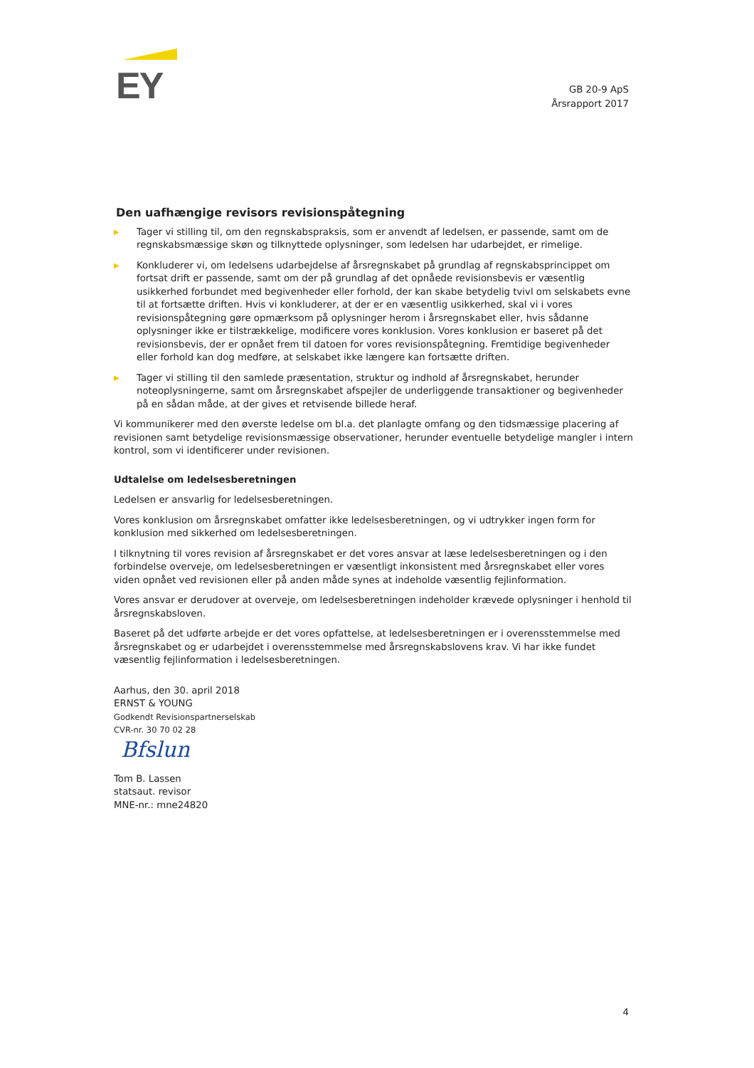EY
GB 20-9 ApS
Årsrapport 2017
Den uafhængige revisors revisionspåtegning
▶
Tager vi stilling til, om den regnskabspraksis, som er anvendt af ledelsen, er passende, samt om de regnskabsmæssige skøn og tilknyttede oplysninger, som ledelsen har udarbejdet, er rimelige.
▶
Konkluderer vi, om ledelsens udarbejdelse af årsregnskabet på grundlag af regnskabsprincippet om fortsat drift er passende, samt om der på grundlag af det opnåede revisionsbevis er væsentlig usikkerhed forbundet med begivenheder eller forhold, der kan skabe betydelig tvivl om selskabets evne til at fortsætte driften. Hvis vi konkluderer, at der er en væsentlig usikkerhed, skal vi i vores revisionspåtegning gøre opmærksom på oplysninger herom i årsregnskabet eller, hvis sådanne oplysninger ikke er tilstrækkelige, modificere vores konklusion. Vores konklusion er baseret på det revisionsbevis, der er opnået frem til datoen for vores revisionspåtegning. Fremtidige begivenheder eller forhold kan dog medføre, at selskabet ikke længere kan fortsætte driften.
▶
Tager vi stilling til den samlede præsentation, struktur og indhold af årsregnskabet, herunder noteoplysningerne, samt om årsregnskabet afspejler de underliggende transaktioner og begivenheder på en sådan måde, at der gives et retvisende billede heraf.
Vi kommunikerer med den øverste ledelse om bl.a. det planlagte omfang og den tidsmæssige placering af revisionen samt betydelige revisionsmæssige observationer, herunder eventuelle betydelige mangler i intern kontrol, som vi identificerer under revisionen.
Udtalelse om ledelsesberetningen
Ledelsen er ansvarlig for ledelsesberetningen.
Vores konklusion om årsregnskabet omfatter ikke ledelsesberetningen, og vi udtrykker ingen form for konklusion med sikkerhed om ledelsesberetningen.
I tilknytning til vores revision af årsregnskabet er det vores ansvar at læse ledelsesberetningen og i den forbindelse overveje, om ledelsesberetningen er væsentligt inkonsistent med årsregnskabet eller vores viden opnået ved revisionen eller på anden måde synes at indeholde væsentlig fejlinformation.
Vores ansvar er derudover at overveje, om ledelsesberetningen indeholder krævede oplysninger i henhold til årsregnskabsloven.
Baseret på det udførte arbejde er det vores opfattelse, at ledelsesberetningen er i overensstemmelse med årsregnskabet og er udarbejdet i overensstemmelse med årsregnskabslovens krav. Vi har ikke fundet væsentlig fejlinformation i ledelsesberetningen.
Aarhus, den 30. april 2018
ERNST & YOUNG
Godkendt Revisionspartnerselskab
CVR-nr. 30 70 02 28
Bfslun
Tom B. Lassen
statsaut. revisor
MNE-nr.: mne24820
4